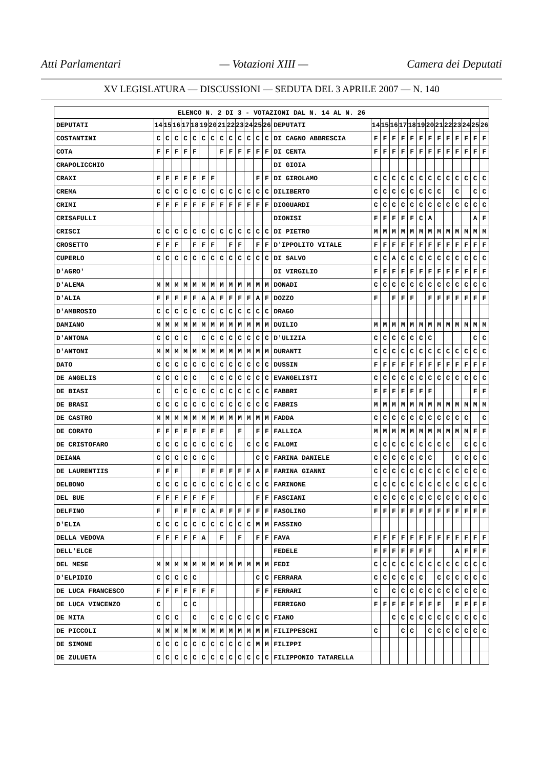Atti Parlamentari — Votazioni XIII — Camera dei Deputati
XV LEGISLATURA — DISCUSSIONI — SEDUTA DEL 3 APRILE 2007 — N. 140
| ELENCO N. 2 DI 3 - VOTAZIONI DAL N. 14 AL N. 26 | | | | | | | | | | | | | | | | | | | | | | | | | | | |
| --- | --- | --- | --- | --- | --- | --- | --- | --- | --- | --- | --- | --- | --- | --- | --- | --- | --- | --- | --- | --- | --- | --- | --- | --- | --- | --- | --- |
| DEPUTATI | 14 | 15 | 16 | 17 | 18 | 19 | 20 | 21 | 22 | 23 | 24 | 25 | 26 | DEPUTATI | 14 | 15 | 16 | 17 | 18 | 19 | 20 | 21 | 22 | 23 | 24 | 25 | 26 |
| COSTANTINI | C | C | C | C | C | C | C | C | C | C | C | C | C | DI CAGNO ABBRESCIA | F | F | F | F | F | F | F | F | F | F | F | F | F |
| COTA | F | F | F | F | F | | | F | F | F | F | F | F | DI CENTA | F | F | F | F | F | F | F | F | F | F | F | F | F |
| CRAPOLICCHIO | | | | | | | | | | | | | | DI GIOIA | | | | | | | | | | | | | |
| CRAXI | F | F | F | F | F | F | F | | | | | F | F | DI GIROLAMO | C | C | C | C | C | C | C | C | C | C | C | C | C |
| CREMA | C | C | C | C | C | C | C | C | C | C | C | C | C | DILIBERTO | C | C | C | C | C | C | C | C | | C | | C | C |
| CRIMI | F | F | F | F | F | F | F | F | F | F | F | F | F | DIOGUARDI | C | C | C | C | C | C | C | C | C | C | C | C | C |
| CRISAFULLI | | | | | | | | | | | | | | DIONISI | F | F | F | F | F | C | A | | | | | A | F |
| CRISCI | C | C | C | C | C | C | C | C | C | C | C | C | C | DI PIETRO | M | M | M | M | M | M | M | M | M | M | M | M | M |
| CROSETTO | F | F | F | | F | F | F | | F | F | | F | F | D'IPPOLITO VITALE | F | F | F | F | F | F | F | F | F | F | F | F | F |
| CUPERLO | C | C | C | C | C | C | C | C | C | C | C | C | C | DI SALVO | C | C | A | C | C | C | C | C | C | C | C | C | C |
| D'AGRO' | | | | | | | | | | | | | | DI VIRGILIO | F | F | F | F | F | F | F | F | F | F | F | F | F |
| D'ALEMA | M | M | M | M | M | M | M | M | M | M | M | M | M | DONADI | C | C | C | C | C | C | C | C | C | C | C | C | C |
| D'ALIA | F | F | F | F | F | A | A | F | F | F | F | A | F | DOZZO | F | | F | F | F | | F | F | F | F | F | F | F |
| D'AMBROSIO | C | C | C | C | C | C | C | C | C | C | C | C | C | DRAGO | | | | | | | | | | | | | |
| DAMIANO | M | M | M | M | M | M | M | M | M | M | M | M | M | DUILIO | M | M | M | M | M | M | M | M | M | M | M | M | M |
| D'ANTONA | C | C | C | C | | C | C | C | C | C | C | C | C | D'ULIZIA | C | C | C | C | C | C | C | | | | | C | C |
| D'ANTONI | M | M | M | M | M | M | M | M | M | M | M | M | M | DURANTI | C | C | C | C | C | C | C | C | C | C | C | C | C |
| DATO | C | C | C | C | C | C | C | C | C | C | C | C | C | DUSSIN | F | F | F | F | F | F | F | F | F | F | F | F | F |
| DE ANGELIS | C | C | C | C | C | | C | C | C | C | C | C | C | EVANGELISTI | C | C | C | C | C | C | C | C | C | C | C | C | C |
| DE BIASI | C | | C | C | C | C | C | C | C | C | C | C | C | FABBRI | F | F | F | F | F | F | F | | | | | F | F |
| DE BRASI | C | C | C | C | C | C | C | C | C | C | C | C | C | FABRIS | M | M | M | M | M | M | M | M | M | M | M | M | M |
| DE CASTRO | M | M | M | M | M | M | M | M | M | M | M | M | M | FADDA | C | C | C | C | C | C | C | C | C | C | C | | C |
| DE CORATO | F | F | F | F | F | F | F | F | | F | | F | F | FALLICA | M | M | M | M | M | M | M | M | M | M | M | F | F |
| DE CRISTOFARO | C | C | C | C | C | C | C | C | C | | C | C | C | FALOMI | C | C | C | C | C | C | C | C | C | | C | C | C |
| DEIANA | C | C | C | C | C | C | C | | | | | C | C | FARINA DANIELE | C | C | C | C | C | C | C | | | C | C | C | C |
| DE LAURENTIIS | F | F | F | | | F | F | F | F | F | F | A | F | FARINA GIANNI | C | C | C | C | C | C | C | C | C | C | C | C | C |
| DELBONO | C | C | C | C | C | C | C | C | C | C | C | C | C | FARINONE | C | C | C | C | C | C | C | C | C | C | C | C | C |
| DEL BUE | F | F | F | F | F | F | F | | | | | F | F | FASCIANI | C | C | C | C | C | C | C | C | C | C | C | C | C |
| DELFINO | F | | F | F | F | C | A | F | F | F | F | F | F | FASOLINO | F | F | F | F | F | F | F | F | F | F | F | F | F |
| D'ELIA | C | C | C | C | C | C | C | C | C | C | C | M | M | FASSINO | | | | | | | | | | | | | |
| DELLA VEDOVA | F | F | F | F | F | A | | F | | F | | F | F | FAVA | F | F | F | F | F | F | F | F | F | F | F | F | F |
| DELL'ELCE | | | | | | | | | | | | | | FEDELE | F | F | F | F | F | F | F | | | A | F | F | F |
| DEL MESE | M | M | M | M | M | M | M | M | M | M | M | M | M | FEDI | C | C | C | C | C | C | C | C | C | C | C | C | C |
| D'ELPIDIO | C | C | C | C | C | | | | | | | C | C | FERRARA | C | C | C | C | C | C | | C | C | C | C | C | C |
| DE LUCA FRANCESCO | F | F | F | F | F | F | F | | | | | F | F | FERRARI | C | | C | C | C | C | C | C | C | C | C | C | C |
| DE LUCA VINCENZO | C | | | C | C | | | | | | | | | FERRIGNO | F | F | F | F | F | F | F | F | | F | F | F | F |
| DE MITA | C | C | C | | C | | C | C | C | C | C | C | C | FIANO | | | C | C | C | C | C | C | C | C | C | C | C |
| DE PICCOLI | M | M | M | M | M | M | M | M | M | M | M | M | M | FILIPPESCHI | C | | | C | C | | C | C | C | C | C | C | C |
| DE SIMONE | C | C | C | C | C | C | C | C | C | C | C | M | M | FILIPPI | | | | | | | | | | | | | |
| DE ZULUETA | C | C | C | C | C | C | C | C | C | C | C | C | C | FILIPPONIO TATARELLA | | | | | | | | | | | | | |